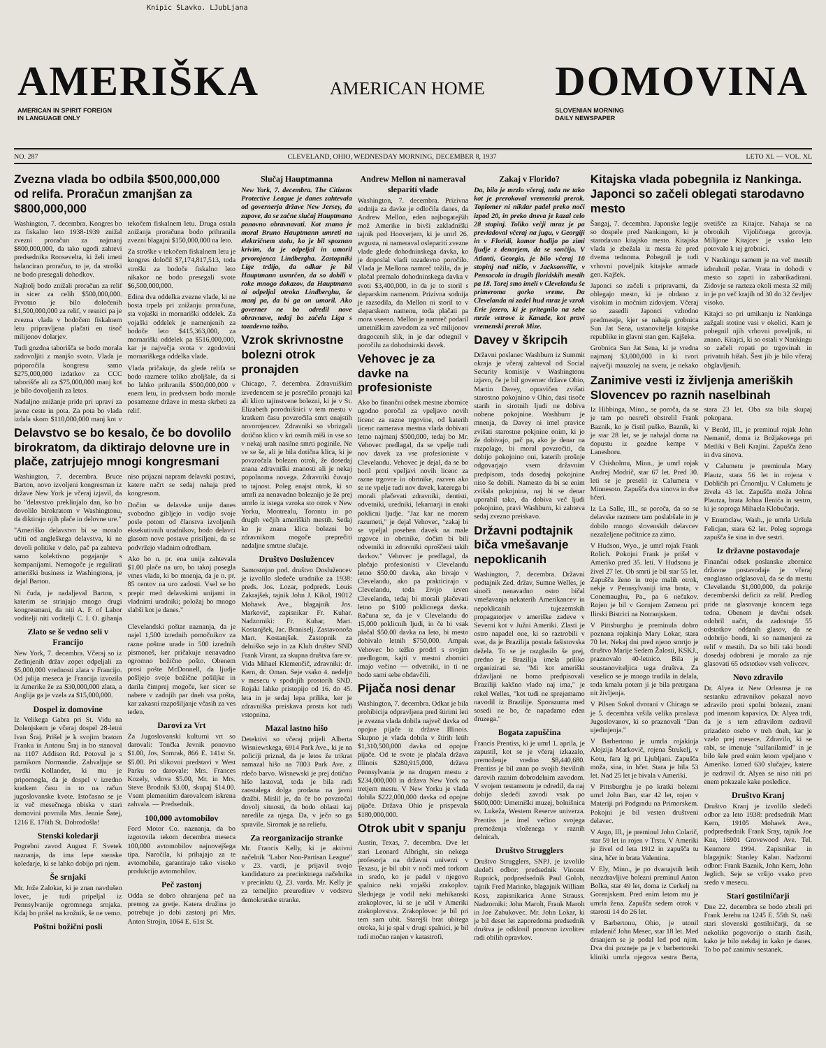Knipic SLavko. LJubLjana
AMERIŠKA
AMERICAN IN SPIRIT FOREIGN
IN LANGUAGE ONLY
AMERICAN HOME
DOMOVINA
SLOVENIAN MORNING
DAILY NEWSPAPER
NO. 287 CLEVELAND, OHIO, WEDNESDAY MORNING, DECEMBER 8, 1937 LETO XL — VOL. XL
Zvezna vlada bo odbila $500,000,000 od relifa. Proračun zmanjšan za $800,000,000
Washington, 7. decembra. Kongres bo za fiskalno leto 1938-1939 znižal zvezni proračun za najmanj $800,000,000, da tako ugodi zahtevi predsednika Roosevelta, ki želi imeti balanciran proračun, to je, da stroški ne bodo presegali dohodkov.
Najbolj bodo znižali proračun za relif in sicer za celih $500,000,000. Prvotno je bilo določenih $1,500,000,000 za relif, v resnici pa je zvezna vlada v bodočem fiskalnem letu pripravljena plačati en tisoč milijonov dolarjev.
Tudi gozdna taborišča se bodo morala zadovoljiti z manjšo svoto. Vlada je priporočila kongresu samo $275,000,000 izdatkov za CCC taborišče ali za $75,000,000 manj kot je bilo dovoljenih za letos.
Nadaljno znižanje pride pri upravi za javne ceste in pota. Za pota bo vlada izdala skoro $110,000,000 manj kot v tekočem fiskalnem letu. Druga ostala znižanja proračuna bodo prihranila zvezni blagajni $150,000,000 na leto.
Za stroške v tekočem fiskalnem letu je kongres določil $7,174,817,513, toda stroški za bodoče fiskalno leto nikakor ne bodo presegali svote $6,500,000,000.
Edina dva oddelka zvezne vlade, ki ne bosta trpela pri znižanju proračuna, sta vojaški in mornariški oddelek. Za vojaški oddelek je namenjenih za bodoče leto $415,363,000, za mornariški oddelek pa $516,000,000, kar je največja svota v zgodovini mornariškega oddelka vlade.
Vlada pričakuje, da glede relifa se bodo razmere toliko zboljšale, da si bo lahko prihranila $500,000,000 v enem letu, in predvsem bodo morale posamezne države in mesta skrbeti za relif.
Delavstvo se bo kesalo, če bo dovolilo birokratom, da diktirajo delovne ure in plače, zatrjujejo mnogi kongresmani
Washington, 7. decembra. Bruce Barton, novo izvoljeni kongresman iz države New York je včeraj izjavil, da bo "delavstvo preklinjalo dan, ko bo dovolilo birokratom v Washingtonu, da diktirajo njih plače in delovne ure."
"Ameriško delavstvo bi se moralo učiti od angleškega delavstva, ki ne dovoli politike v delo, pač pa zahteva samo kolektivno pogajanje s kompanijami. Nemogoče je regulirati ameriški business iz Washingtona, je dejal Barton.
Ni čuda, je nadaljeval Barton, s katerim se strinjajo mnogo drugi kongresmani, da niti A. F. of Labor voditelji niti voditelji C. I. O. gibanja niso prijazni napram delavski postavi, katere načrt se sedaj nahaja pred kongresom.
Dočim se delavske unije danes svobodno gibljejo in vodijo svoje posle potom od članstva izvoljenih eksekutivnih uradnikov, bodo delavci glasom nove postave prisiljeni, da se podvržejo vladnim odredbam.
Ako bo n. pr. ena unija zahtevala $1.00 plače na uro, bo takoj posegla vmes vlada, ki bo mnenja, da je n. pr. 85 centov na uro zadosti. Vsel se bo prepir med delavskimi unijami in vladnimi uradniki; položaj bo mnogo slabši kot je danes."
Zlato se še vedno seli v Francijo
New York, 7. decembra. Včeraj so iz Zedinjenih držav zopet odpeljali za $5,000,000 vrednosti zlata v Francijo. Od julija meseca je Francija izvozila iz Amerike že za $30,000,000 zlata, a Anglija ga je vzela za $15,000,000.
Dospel iz domovine
Iz Velikega Gabra pri St. Vidu na Dolenjskem je včeraj dospel 28-letni Ivan Šraj. Prišel je k svojim bratom Franku in Antonu Šraj in bo stanoval na 1107 Addison Rd. Potoval je s parnikom Normandie. Zahvaljuje se tvrdki Kollander, ki mu je pripomogla, da je dospel v izredno kratkem času in to na račun jugoslovanske kvote. Istočasno se je iz več mesečnega obiska v stari domovini povrnila Mrs. Jennie Šatej, 1216 E. 176th St. Dobrodošla!
Stenski koledarji
Pogrebni zavod August F. Svetek naznanja, da ima lepe stenske koledarje, ki se lahko dobijo pri njem.
Še srnjaki
Mr. Jože Zalokar, ki je znan navdušen lovec, je tudi pripeljal iz Pennsylvanije ogromnega srnjaka. Kdaj bo prišel na krožnik, še ne vemo.
Poštni božični posli
Clevelandski poštar naznanja, da je najel 1,500 izrednih pomočnikov za razne poštne urade in 500 izrednih pismonoš, ker pričakuje nenavadno ogromno božično pošto. Obenem prosi pošte McDonnell, da ljudje pošljejo svoje božične pošiljke in darila čimprej mogoče, ker sicer se nabere v zadnjih par dneh vsa pošta, kar zakasni razpošiljanje včasih za ves teden.
Darovi za Vrt
Za Jugoslovanski kulturni vrt so darovali: Tončka Jevnik ponovno $1.00, Jos. Somrak, 866 E. 141st St. $5.00. Pri slikovni predstavi v West Parku so darovale: Mrs. Frances Kozely, vdova $5.00, Mr. in Mrs. Steve Brodnik $3.00, skupaj $14.00. Vsem plemenitim darovalcem iskrena zahvala. — Predsednik.
100,000 avtomobilov
Ford Motor Co. naznanja, da bo izgotovila tekom decembra meseca 100,000 avtomobilov najnovejšega tipa. Naročila, ki prihajajo za te avtomobile, garantirajo tako visoko produkcijo avtomobilov.
Peč zastonj
Odda se dobro ohranjena peč na premog za gretje. Katera družina jo potrebuje jo dobi zastonj pri Mrs. Anton Strojin, 1064 E. 61st St.
Slučaj Hauptmanna
New York, 7. decembra. The Citizens Protective League je danes zahtevala od governerja države New Jersey, da zapove, da se začne slučaj Hauptmana ponovno obravnavati. Kot znano je moral Bruno Hauptmann umreti na električnem stolu, ko je bil spoznan krivim, da je odpeljal in umoril prvorojenca Lindbergha. Zastopniki Lige trdijo, da odkar je bil Hauptmann usmrčen, da so dobili v roke mnogo dokazov, da Hauptmann ni odpeljal otroka Lindberghu, še manj pa, da bi ga on umoril. Ako governer ne bo odredil nove obravnave, tedaj bo začela Liga s tozadevno tožbo.
Vzrok skrivnostne bolezni otrok pronajden
Chicago, 7. decembra. Zdravniškim izvedencem se je posrečilo pronajti kal ali klico tajinstvene bolezni, ki je v St. Elizabeth porodnišnici v tem mestu v kratkem času povzročila smrt enajstih novorojencev. Zdravniki so vbrizgali dotično klico v kri osmih miši in vse so v nekaj urah nasilne smrti poginile. Ne ve se še, ali je bila dotična klica, ki je povzročala bolezen otrok, že dosedaj znana zdravniški znanosti ali je nekaj popolnoma novega. Zdravniki čuvajo to tajnost. Poleg enajst otrok, ki so umrli za nenavadno boleznijo je že prej umrlo iz istega vzroka sto otrok v New Yorku, Montrealu, Torontu in po drugih večjih ameriških mestih. Sedaj ko je znana klica bolezni bo zdravnikom mogoče preprečiti nadaljne smrtne slučaje.
Društvo Doslužencev
Samostojno pod. društvo Doslužencev je izvolilo sledeče uradnike za 1938: preds. Jos. Lozar, podpreds. Louis Zakrajšek, tajnik John J. Kikol, 19012 Mohawk Ave., blagajnik Jos. Markovič, zapisnikar Fr. Kuhar. Nadzorniki: Fr. Kuhar, Mart. Kostanjšek, Jac. Braniselj. Zastavonoša Mart. Kostanjšek. Zastopnik za delniško sejo in za Klub društev SND Frank Virant, za skupna društva fare sv. Vida Mihael Klemenčič, zdravniki: dr. Kern, dr. Oman. Seje vsako 4. nedeljo v mesecu v spodnjih prostorih SND. Rojaki lahko pristopijo od 16. do 45. leta in je sedaj lepa prilika, ker je zdravniška preiskava prosta kot tudi vstopnina.
Mazal lastno hišo
Detektivi so včeraj prijeli Alberta Wisniewskega, 6914 Park Ave., ki je na policiji priznal, da je letos že trikrat namazal hišo na 7003 Park Ave. z rdečo barvo. Wisnewski je prej dotično hišo lastoval, toda je bila radi zaostalega dolga prodana na javni dražbi. Mislil je, da če bo povzročal dovolj sitnosti, da bodo oblasti kaj naredile za njega. Da, v ječo so ga spravile. Siromak je na reliefu.
Za reorganizacijo stranke
Mr. Francis Kelly, ki je aktivni načelnik "Labor Non-Partisan League" v 23. vardi, je prijavil svojo kandidaturo za precinktnega načelnika v precinktu Q, 23. varda. Mr. Kelly je za temeljito preureditev v vodstvu demokratske stranke.
Andrew Mellon ni nameraval sleparití vlade
Washington, 7. decembra. Prizivna sodnija za davke je odločila danes, da Andrew Mellon, eden najbogatejših mož Amerike in bivši zakladniški tajnik pod Hooverjem, ki je umrl 26. avgusta, ni nameraval osleparití zvezne vlade glede dohodninskega davka, ko je doposlal vladi tozadevno poročilo. Vlada je Mellona namreč tožila, da je plačal premalo dohodninskega davka v svoti $3,400,000, in da je to storil s sleparskim namenom. Prizivna sodnija je razsodila, da Mellon ni storil to v sleparskem namenu, toda plačati pa mora vseeno. Mellon je namreč podaril umetniškim zavodom za več milijonov dragocenih slik, in je dar odtegnil v poročilu za dohodninski davek.
Vehovec je za davke na profesioniste
Ako bo finančni odsek mestne zbornice ugodno poročal za vpeljavo novih licenc za razne trgovine, od katerih licenc namerava mestna vlada dobivati letno najmanj $500,000, tedaj bo Mr. Vehovec predlagal, da se vpelje tudi nov davek za vse profesioniste v Clevelandu. Vehovec je dejal, da se bo boril proti vpeljavi novih licenc za razne trgovce in obrtnike, razven ako se ne vpelje tudi nov davek, katerega bi morali plačevati zdravniki, dentisti, odvetniki, uredniki, lekarnarji in enaki poklicni ljudje. "Jaz kar ne morem razumeti," je dejal Vehovec, "zakaj bi se vpeljal poseben davek na male trgovce in obrtnike, dočim bi bili odvetniki in zdravniki oproščeni takih davkov." Vehovec je predlagal, da plačajo profesionisti v Clevelandu letno $50.00 davka, ako bivajo v Clevelandu, ako pa prakticirajo v Clevelandu, toda živijo izven Clevelanda, tedaj bi morali plačevati letno po $100 poklicnega davka. Računa se, da je v Clevelandu do 15,000 poklicnih ljudi, in če bi vsak plačal $50.00 davka na leto, bi mesto dobivalo letnih $750,000. Ampak Vehovec bo težko prodrl s svojim predlogom, kajti v mestni zbornici imajo večino — odvetniki, in ti ne bodo sami sebe obdavčili.
Pijača nosi denar
Washington, 7. decembra. Odkar je bila prohibicija odpravljena pred štirimi leti je zvezna vlada dobila največ davka od opojne pijače iz države Illinois. Skupno je vlada dobila v štirih letih $1,310,500,000 davka od opojne pijače. Od te svote je plačala država Illinois $280,915,000, država Pennsylvania je na drugem mestu z $234,000,000 in država New York na tretjem mestu. V New Yorku je vlada dobila $222,000,000 davka od opojne pijače. Država Ohio je prispevala $180,000,000.
Otrok ubit v spanju
Austin, Texas, 7. decembra. Dve let stari Leonard Albright, sin nekega profesorja na državni univerzi v Texasu, je bil ubit v noči med torkom in sredo, ko je padel v njegovo spalnico neki vojaški zrakoplov. Slednjega je vodil neki mehikanski zrakoplovec, ki se je učil v Ameriki zrakoplovstva. Zrakoplovec je bil pri tem sam ubit. Starejši brat ubitega otroka, ki je spal v drugi spalnici, je bil tudi močno ranjen v katastrofi.
Zakaj v Florido?
Da, bilo je mrzlo včeraj, toda ne tako kot je prerokoval vremenski prerok. Toplomer ni nikdar padel preko noči izpod 20, in preko dneva je kazal celo 28 stopinj. Toliko večji mraz je pa prevladoval včeraj na jugu, v Georgiji in v Floridi, kamor hodijo po zimi ljudje z denarjem, da se sončijo. V Atlanti, Georgia, je bilo včeraj 10 stopinj nad ničlo, v Jacksonville, v Pensacola in drugih floridskih mestih pa 18. Torej smo imeli v Clevelandu še primeroma gorko vreme. Da Clevelanda ni zadel hud mraz je vzrok Erie jezero, ki je pritegnilo na sebe mrzle vetrove iz Kanade, kot pravi vremenski prerok Mize.
Davey v škripcih
Državni poslanec Washburn iz Summit okraja je včeraj zahteval od Social Security komisije v Washingtonu izjavo, če je bil governer države Ohio, Martin Davey, opravičen zvišati starostno pokojnino v Ohio, dasi tisoče starih in sirotnih ljudi ne dobiva nobene pokojnine. Washburn je mnenja, da Davey ni imel pravice zvišati starostne pokjnine onim, ki jo že dobivajo, pač pa, ako je denar na razpolago, bi moral povzročiti, da dobijo pokojnino oni, katerih prošnje odgovarjajo vsem državnim predpisom, toda dosedaj pokojnine niso še dobili. Namesto da bi se enim zvišala pokojnina, naj bi se denar uporabil tako, da dobiva več ljudi pokojnino, pravi Washburn, ki zahteva sedaj zvezno preiskavo.
Državni podtajnik biča vmešavanje nepoklicanih
Washington, 7. decembra. Državni podtajnik Zed. držav, Sumne Welles, je sinoči nenavadno ostro bičal vmešavanja nekaterih Amerikancev in nepoklicanih tujezemskih propagatorjev v ameriške zadeve v Severni kot v Južni Ameriki. Zlasti je ostro napadel one, ki so raztrobili v svet, da je Brazilija postala fašistovska dežela. To se je razglasilo še prej, predno je Brazilija imela priliko organizirati se. "Mi kot ameriški državljani ne bomo predpisovali Braziliji kakšno vlado naj ima," je rekel Welles, "kot tudi ne sprejemamo navodil iz Brazilije. Sporazuma med sosedi ne bo, če napadamo eden druzega."
Bogata zapuščina
Francis Prentiss, ki je umrl 1. aprila, je zapustil, kot se je včeraj izkazalo, premoženje vredno $8,440,680. Prentiss je bil znan po svojih številnih darovih raznim dobrodelnim zavodom. V svojem testamentu je odredil, da naj dobijo sledeči zavodi vsak po $600,000: Umetniški muzej, bolnišnica sv. Lukeža, Western Reserve univerza. Prentiss je imel večino svojega premoženja vloženega v raznih delnicah.
Društvo Strugglers
Društvo Strugglers, SNPJ. je izvolilo sledeči odbor: predsednik Vincent Rupnick, podpredsednik Paul Golob, tajnik Fred Marinko, blagajnik William Koss, zapisnikarica Anne Strauss. Nadzorniki: John Marolt, Frank Marolt in Joe Zabukovec. Mr. John Lokar, ki je bil deset let zaporedoma predsednik društva je odklonil ponovno izvolitev radi obilih opravkov.
Kitajska vlada pobegnila iz Nankinga. Japonci so začeli oblegati starodavno mesto
Šangaj, 7. decembra. Japonske legije so dospele pred Nankingom, ki je starodavno kitajsko mesto. Kitajska vlada je zbežala iz mesta že pred dvema tednoma. Pobegnil je tudi vrhovni poveljnik kitajske armade gen. Kajšek.
Japonci so začeli s pripravami, da oblegajo mesto, ki je obdano z visokim in močnim zidovjem. Včeraj so zasedli Japonci vzhodno predmestje, kjer se nahaja grobnica Sun Jat Sena, ustanovitelja kitajske republike in glavni stan gen. Kajšeka.
Grobnica Sun Jat Sena, ki je vredna najmanj $3,000,000 in ki tvori največji mauzolej na svetu, je nekako svetišče za Kitajce. Nahaja se na obronkih Vijoličnega gorovja. Milijone Kitajcev je vsako leto potovalo k tej grobnici.
V Nankingu samem je na več mestih izbruhnil požar. Vrata in dohodi v mesto so zaprti in zabarikadirani. Zidovje se razteza okoli mesta 32 milj in je po več krajih od 30 do 32 čevljev visoko.
Kitajci so pri umikanju iz Nankinga zažgali stotine vasi v okolici. Kam je pobegnil njih vrhovni poveljnik, ni znano. Kitajci, ki so ostali v Nankingu so začeli ropati po trgovinah in privatnih hišah. Šest jih je bilo včeraj obglavljenih.
Zanimive vesti iz življenja ameriških Slovencev po raznih naselbinah
Iz Hibbinga, Minn., se poroča, da se je tam po nesreči obstrelil Frank Baznik, ko je čistil puško. Baznik, ki je star 28 let, se je nahajal doma na dopustu iz gozdne kempe v Lanesboru.
V Chisholmu, Minn., je umrl rojak Andrej Modrič, star 67 let. Pred 30. leti se je preselil iz Calumeta v Minnesoto. Zapušča dva sinova in dve hčeri.
Iz La Salle, Ill., se poroča, da so se delavske razmere tam poslabšale in je dobilo mnogo slovenskih delavcev nezaželjene počitnice za zimo.
V Hudson, Wyo., je umrl rojak Frank Rolich. Pokojni Frank je prišel v Ameriko pred 35. leti. V Hudsonu je živel 27 let. Ob smrti je bil star 55 let. Zapušča ženo in troje malih otrok, nekje v Pennsylvaniji ima brata, v Conemaughu, Pa., pa 6 nečakov. Rojen je bil v Gornjem Zemenu pri Ilirski Bistrici na Notranjskem.
V Pittsburghu je preminula dobro poznana rojakinja Mary Lokar, stara 70 let. Nekaj dni pred njeno smrtjo je društvo Marije Sedem Žalosti, KSKJ., praznovalo 40-letnico. Bila je soustanoviteljica tega društva. Za veselico se je mnogo trudila in delala, toda kmalu potem ji je bila pretrgana nit življenja.
V Pilsen Sokol dvorani v Chicagu se je 5. decembra vršila velika proslava Jugoslovanov, ki so praznovali "Dan ujedinjenja."
V Barbertonu je umrla rojakinja Alojzija Markovič, rojena Štrukelj, v Kotu, fara Ig pri Ljubljani. Zapušča moža, sina, in hčer. Stara je bila 53 let. Nad 25 let je bivala v Ameriki.
V Pittsburghu je po kratki bolezni umrl John Ban, star 42 let, rojen v Materiji pri Podgradu na Primorskem. Pokojni je bil vesten društveni delavec.
V Argo, Ill., je preminul John Colarič, star 59 let in rojen v Trstu. V Ameriki je živel od leta 1912 in zapušča tu sina, hčer in brata Valentina.
V Ely, Minn., je po dvanajstih letih neozdravljive bolezni preminul Anton Bolka, star 49 let, doma iz Cerkelj na Gorenjskem. Pred enim letom mu je umrla žena. Zapušča sedem otrok v starosti 14 do 26 let.
V Barbertonu, Ohio, je utonil mladenič John Mesec, star 18 let. Med drsanjem se je podal led pod njim. Dva dni pozneje pa je v barbertonski kliniki umrla njegova sestra Berta, stara 23 let. Oba sta bila skupaj pokopana.
V Benld, Ill., je preminul rojak John Nemanič, doma iz Božjakovega pri Metliki v Beli Krajini. Zapušča ženo in dva sinova.
V Calumetu je preminula Mary Plautz, stara 56 let in rojena v Dobličih pri Črnomlju. V Calumetu je živela 43 let. Zapušča moža Johna Plautza, brata Johna Ilenića in sestro, ki je soproga Mihaela Klobučarja.
V Enumclaw, Wash., je umrla Uršula Felicjan, stara 62 let. Poleg soproga zapušča še sina in dve sestri.
Iz državne postavodaje
Finančni odsek poslanske zbornice državne postavodaje je včeraj enoglasno odglasoval, da se da mestu Clevelandu $1,000,000, da pokrije decemberski deficit za relif. Predlog pride na glasovanje koncem tega tedna. Obenem je davčni odsek odobril načrt, da zadostuje 55 odstotkov oddanih glasov, da se odobrijo bondi, ki so namenjeni za relif v mestih. Da so bili taki bondi dosedaj odobreni je moralo za nje glasovati 65 odstotkov vseh volivcev.
Novo zdravilo
Dr. Alyea iz New Orleansa je na sestanku zdravnikov pokazal novo zdravilo proti spolni bolezni, znani pod imenom kapavica. Dr. Alyea trdi, da je s tem zdravilom ozdravil prizadeto osebo v treh dneh, kar je vzelo prej mesece. Zdravilo, ki se rabi, se imenuje "sulfanilamid" in je bilo šele pred enim letom vpeljano v Ameriko. Izmed 630 slučajev, katere je ozdravil dr. Alyea se niso niti pri enem pokazale kake posledice.
Društvo Kranj
Društvo Kranj je izvolilo sledeči odbor za leto 1938: predsednik Matt Kern, 19105 Mohawk Ave., podpredsednik Frank Sray, tajnik Joe Kne, 16901 Grovewood Ave. Tel. Kenmore 1994. Zapisnikar in blagajnik: Stanley Kalan. Nadzorni odbor: Frank Baznik, John Kern, John Jeglich. Seje se vršijo vsako prvo sredo v mesecu.
Stari gostilničarji
Dne 22. decembra se bodo zbrali pri Frank Jerebu na 1245 E. 55th St. naši stari slovenski gostilničarji, da se nekoliko pogovorijo o starih časih, kako je bilo nekdaj in kako je danes. To bo pač zanimiv sestanek.